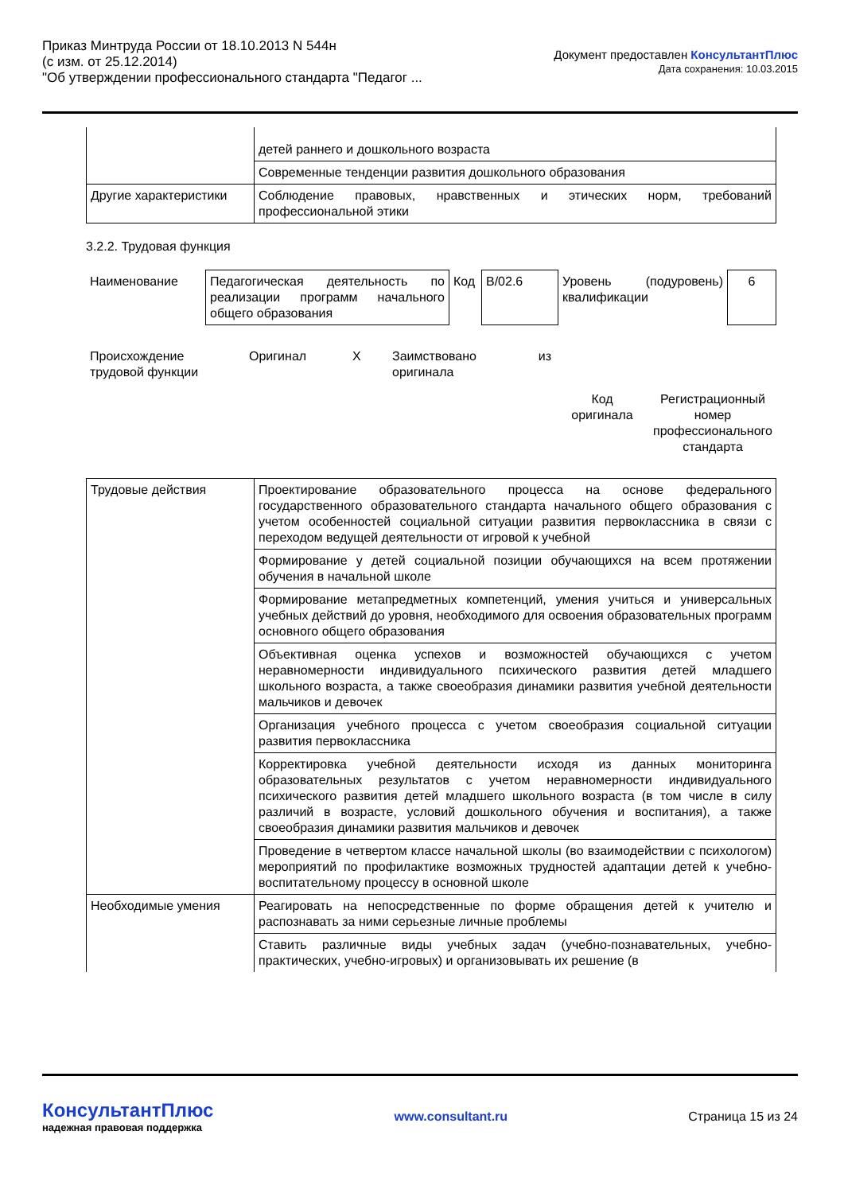Приказ Минтруда России от 18.10.2013 N 544н
(с изм. от 25.12.2014)
"Об утверждении профессионального стандарта "Педагог ...
Документ предоставлен КонсультантПлюс
Дата сохранения: 10.03.2015
| | детей раннего и дошкольного возраста |
| | Современные тенденции развития дошкольного образования |
| Другие характеристики | Соблюдение правовых, нравственных и этических норм, требований профессиональной этики |
3.2.2. Трудовая функция
| Наименование | Педагогическая деятельность по реализации программ начального общего образования | Код | B/02.6 | Уровень (подуровень) квалификации | 6 |
| Происхождение трудовой функции | Оригинал | Х | Заимствовано из оригинала | | |
| | | | | Код оригинала | Регистрационный номер профессионального стандарта |
| Трудовые действия | Проектирование образовательного процесса на основе федерального государственного образовательного стандарта начального общего образования с учетом особенностей социальной ситуации развития первоклассника в связи с переходом ведущей деятельности от игровой к учебной |
| | Формирование у детей социальной позиции обучающихся на всем протяжении обучения в начальной школе |
| | Формирование метапредметных компетенций, умения учиться и универсальных учебных действий до уровня, необходимого для освоения образовательных программ основного общего образования |
| | Объективная оценка успехов и возможностей обучающихся с учетом неравномерности индивидуального психического развития детей младшего школьного возраста, а также своеобразия динамики развития учебной деятельности мальчиков и девочек |
| | Организация учебного процесса с учетом своеобразия социальной ситуации развития первоклассника |
| | Корректировка учебной деятельности исходя из данных мониторинга образовательных результатов с учетом неравномерности индивидуального психического развития детей младшего школьного возраста (в том числе в силу различий в возрасте, условий дошкольного обучения и воспитания), а также своеобразия динамики развития мальчиков и девочек |
| | Проведение в четвертом классе начальной школы (во взаимодействии с психологом) мероприятий по профилактике возможных трудностей адаптации детей к учебно-воспитательному процессу в основной школе |
| Необходимые умения | Реагировать на непосредственные по форме обращения детей к учителю и распознавать за ними серьезные личные проблемы |
| | Ставить различные виды учебных задач (учебно-познавательных, учебно-практических, учебно-игровых) и организовывать их решение (в |
КонсультантПлюс
надежная правовая поддержка
www.consultant.ru Страница 15 из 24